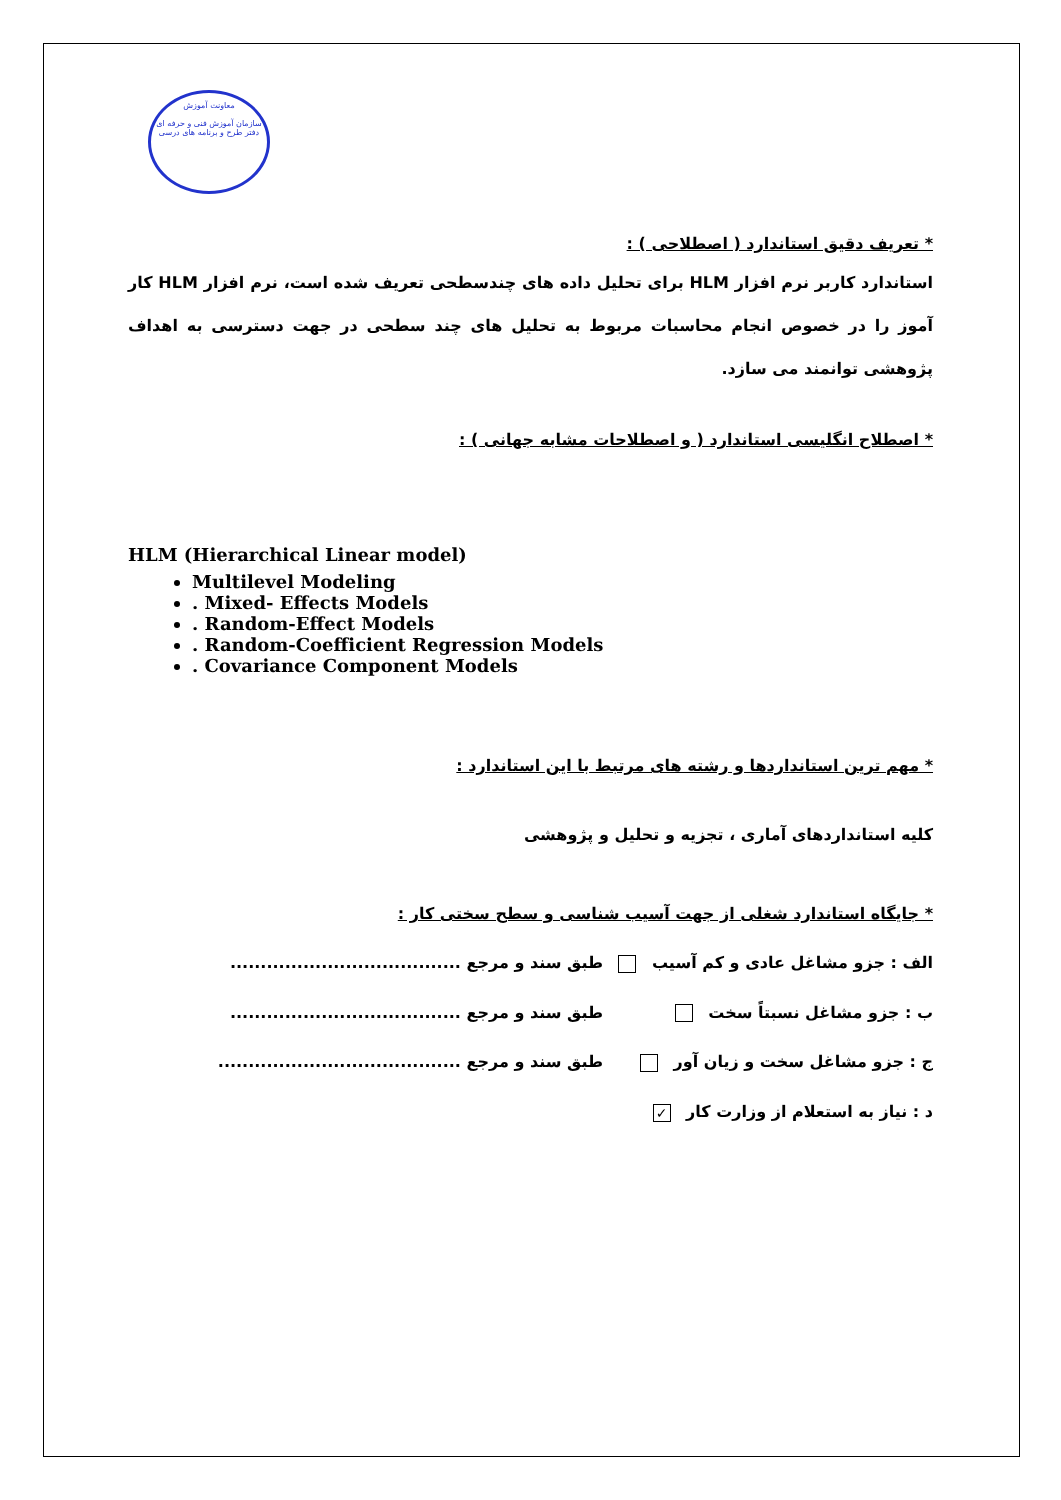معاونت آموزش
سازمان آموزش فنی و حرفه ای
دفتر طرح و برنامه های درسی
* تعریف دقیق استاندارد ( اصطلاحی ) :
استاندارد کاربر نرم افزار HLM برای تحلیل داده های چندسطحی تعریف شده است، نرم افزار HLM کار آموز را در خصوص انجام محاسبات مربوط به تحلیل های چند سطحی در جهت دسترسی به اهداف پژوهشی توانمند می سازد.
* اصطلاح انگلیسی استاندارد ( و اصطلاحات مشابه جهانی ) :
HLM (Hierarchical Linear model)
Multilevel Modeling
. Mixed- Effects Models
. Random-Effect Models
. Random-Coefficient Regression Models
. Covariance Component Models
* مهم ترین استانداردها و رشته های مرتبط با این استاندارد :
کلیه استانداردهای آماری ، تجزیه و تحلیل و پژوهشی
* جایگاه استاندارد شغلی از جهت آسیب شناسی و سطح سختی کار :
الف : جزو مشاغل عادی و کم آسیب طبق سند و مرجع ......................................
ب : جزو مشاغل نسبتاً سخت طبق سند و مرجع ......................................
ج : جزو مشاغل سخت و زیان آور طبق سند و مرجع ........................................
د : نیاز به استعلام از وزارت کار ✓